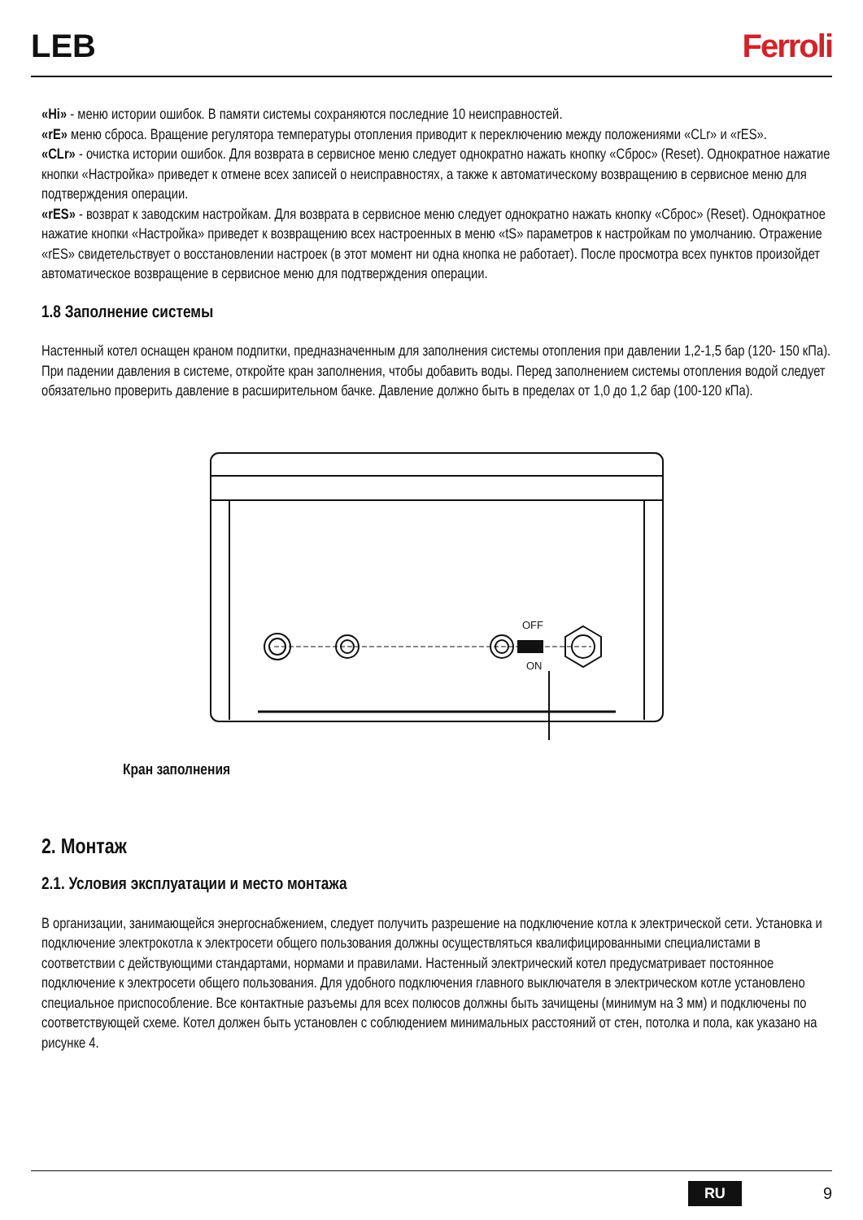LEB Ferroli
«Hi» - меню истории ошибок. В памяти системы сохраняются последние 10 неисправностей.
«rE» меню сброса. Вращение регулятора температуры отопления приводит к переключению между положениями «CLr» и «rES».
«CLr» - очистка истории ошибок. Для возврата в сервисное меню следует однократно нажать кнопку «Сброс» (Reset). Однократное нажатие кнопки «Настройка» приведет к отмене всех записей о неисправностях, а также к автоматическому возвращению в сервисное меню для подтверждения операции.
«rES» - возврат к заводским настройкам. Для возврата в сервисное меню следует однократно нажать кнопку «Сброс» (Reset). Однократное нажатие кнопки «Настройка» приведет к возвращению всех настроенных в меню «tS» параметров к настройкам по умолчанию. Отражение «rES» свидетельствует о восстановлении настроек (в этот момент ни одна кнопка не работает). После просмотра всех пунктов произойдет автоматическое возвращение в сервисное меню для подтверждения операции.
1.8 Заполнение системы
Настенный котел оснащен краном подпитки, предназначенным для заполнения системы отопления при давлении 1,2-1,5 бар (120- 150 кПа). При падении давления в системе, откройте кран заполнения, чтобы добавить воды. Перед заполнением системы отопления водой следует обязательно проверить давление в расширительном бачке. Давление должно быть в пределах от 1,0 до 1,2 бар (100-120 кПа).
OFF
ON
Кран заполнения
2. Монтаж
2.1. Условия эксплуатации и место монтажа
В организации, занимающейся энергоснабжением, следует получить разрешение на подключение котла к электрической сети. Установка и подключение электрокотла к электросети общего пользования должны осуществляться квалифицированными специалистами в соответствии с действующими стандартами, нормами и правилами. Настенный электрический котел предусматривает постоянное подключение к электросети общего пользования. Для удобного подключения главного выключателя в электрическом котле установлено специальное приспособление. Все контактные разъемы для всех полюсов должны быть зачищены (минимум на 3 мм) и подключены по соответствующей схеме. Котел должен быть установлен с соблюдением минимальных расстояний от стен, потолка и пола, как указано на рисунке 4.
RU 9